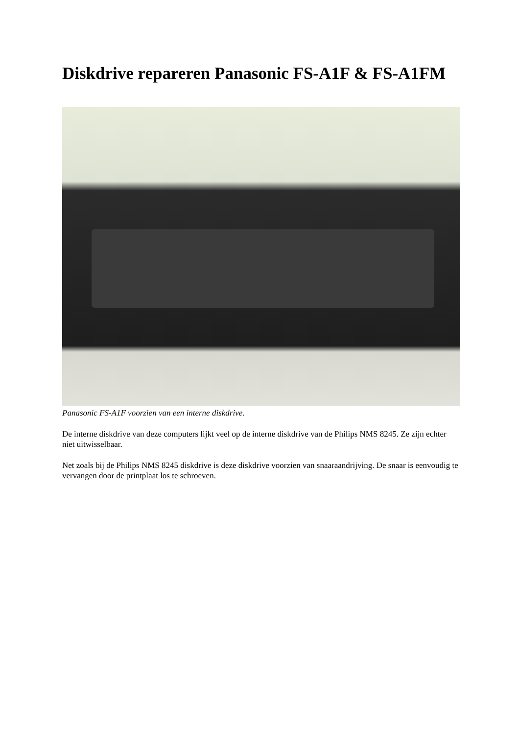Diskdrive repareren Panasonic FS-A1F & FS-A1FM
Panasonic FS-A1F voorzien van een interne diskdrive.
De interne diskdrive van deze computers lijkt veel op de interne diskdrive van de Philips NMS 8245. Ze zijn echter niet uitwisselbaar.
Net zoals bij de Philips NMS 8245 diskdrive is deze diskdrive voorzien van snaaraandrijving. De snaar is eenvoudig te vervangen door de printplaat los te schroeven.